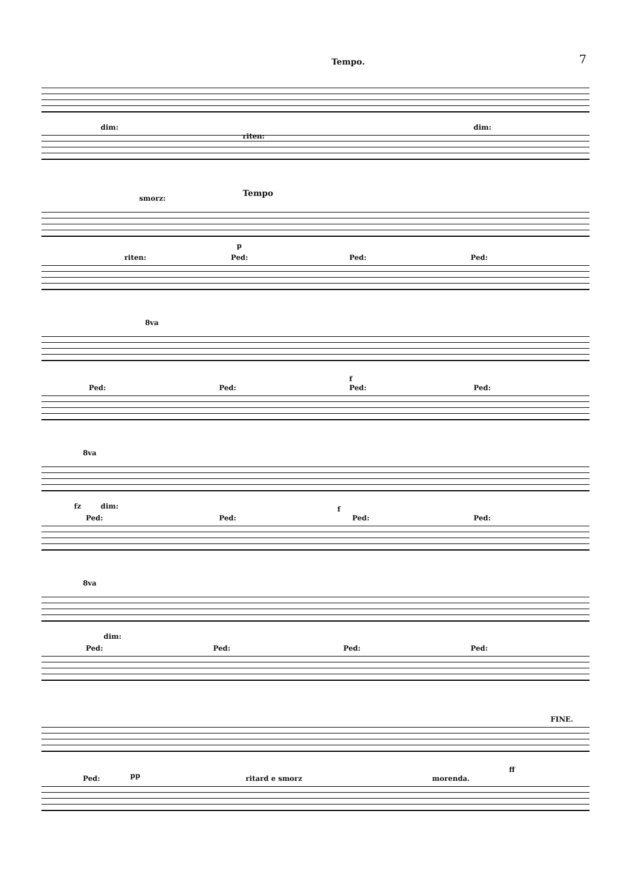7
Tempo.
dim:
riten:
dim:
Tempo
smorz:
riten:
p
Ped: Ped: Ped:
8va
Ped: Ped:
f
Ped: Ped:
8va
fz dim:
Ped: Ped:
f
Ped: Ped:
8va
dim:
Ped: Ped: Ped: Ped:
FINE.
Ped: pp ritard e smorz morenda.
ff